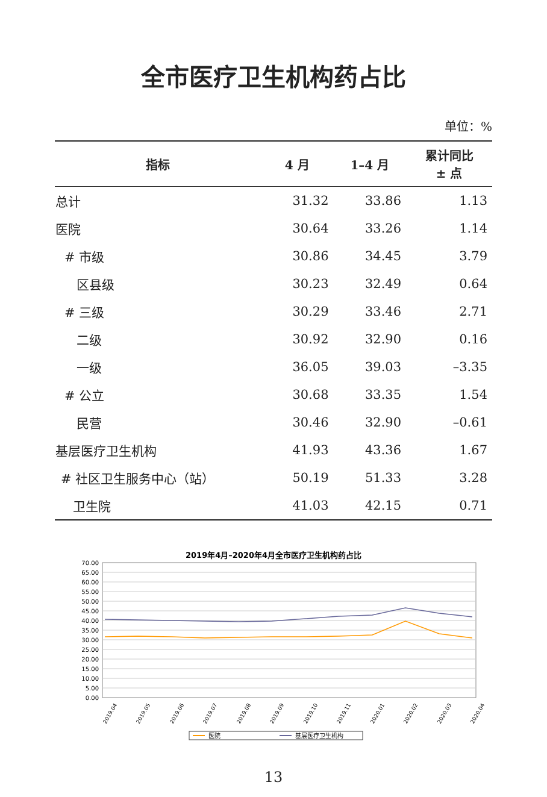全市医疗卫生机构药占比
单位：%
| 指标 | 4 月 | 1–4 月 | 累计同比 ± 点 |
| --- | --- | --- | --- |
| 总计 | 31.32 | 33.86 | 1.13 |
| 医院 | 30.64 | 33.26 | 1.14 |
| # 市级 | 30.86 | 34.45 | 3.79 |
| 区县级 | 30.23 | 32.49 | 0.64 |
| # 三级 | 30.29 | 33.46 | 2.71 |
| 二级 | 30.92 | 32.90 | 0.16 |
| 一级 | 36.05 | 39.03 | –3.35 |
| # 公立 | 30.68 | 33.35 | 1.54 |
| 民营 | 30.46 | 32.90 | –0.61 |
| 基层医疗卫生机构 | 41.93 | 43.36 | 1.67 |
| # 社区卫生服务中心（站） | 50.19 | 51.33 | 3.28 |
| 卫生院 | 41.03 | 42.15 | 0.71 |
2019年4月–2020年4月全市医疗卫生机构药占比
70.00
65.00
60.00
55.00
50.00
45.00
40.00
35.00
30.00
25.00
20.00
15.00
10.00
5.00
0.00
2019.04
2019.05
2019.06
2019.07
2019.08
2019.09
2019.10
2019.11
2020.01
2020.02
2020.03
2020.04
医院
基层医疗卫生机构
13